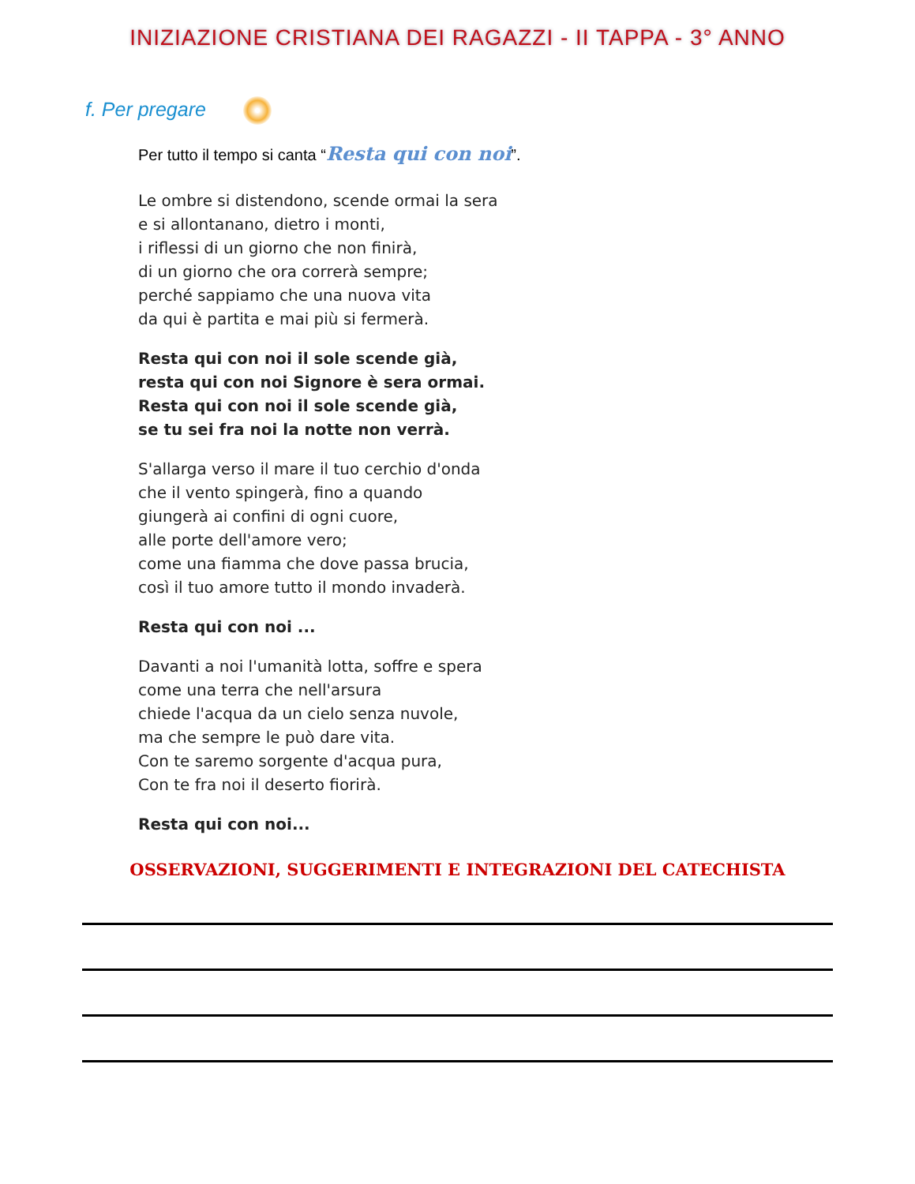INIZIAZIONE CRISTIANA DEI RAGAZZI - II TAPPA - 3° ANNO
f. Per pregare
Per tutto il tempo si canta “Resta qui con noi”.
Le ombre si distendono, scende ormai la sera
e si allontanano, dietro i monti,
i riflessi di un giorno che non finirà,
di un giorno che ora correrà sempre;
perché sappiamo che una nuova vita
da qui è partita e mai più si fermerà.
Resta qui con noi il sole scende già,
resta qui con noi Signore è sera ormai.
Resta qui con noi il sole scende già,
se tu sei fra noi la notte non verrà.
S'allarga verso il mare il tuo cerchio d'onda
che il vento spingerà, fino a quando
giungerà ai confini di ogni cuore,
alle porte dell'amore vero;
come una fiamma che dove passa brucia,
così il tuo amore tutto il mondo invaderà.
Resta qui con noi ...
Davanti a noi l'umanità lotta, soffre e spera
come una terra che nell'arsura
chiede l'acqua da un cielo senza nuvole,
ma che sempre le può dare vita.
Con te saremo sorgente d'acqua pura,
Con te fra noi il deserto fiorirà.
Resta qui con noi...
OSSERVAZIONI, SUGGERIMENTI E INTEGRAZIONI DEL CATECHISTA